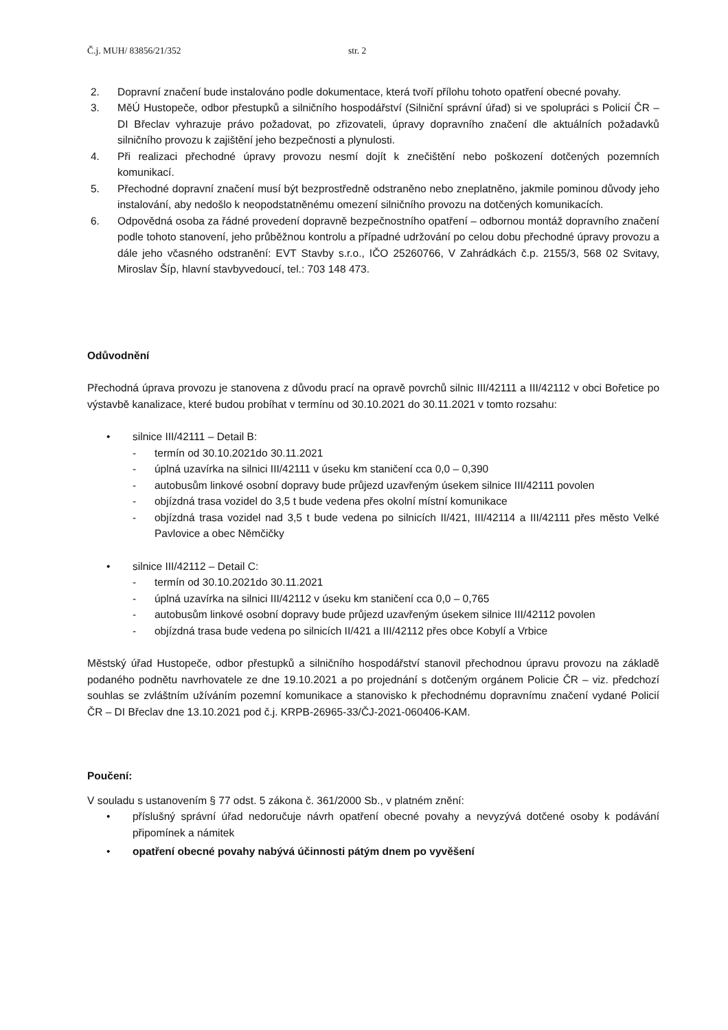Č.j. MUH/ 83856/21/352 str. 2
2. Dopravní značení bude instalováno podle dokumentace, která tvoří přílohu tohoto opatření obecné povahy.
3. MěÚ Hustopeče, odbor přestupků a silničního hospodářství (Silniční správní úřad) si ve spolupráci s Policií ČR – DI Břeclav vyhrazuje právo požadovat, po zřizovateli, úpravy dopravního značení dle aktuálních požadavků silničního provozu k zajištění jeho bezpečnosti a plynulosti.
4. Při realizaci přechodné úpravy provozu nesmí dojít k znečištění nebo poškození dotčených pozemních komunikací.
5. Přechodné dopravní značení musí být bezprostředně odstraněno nebo zneplatněno, jakmile pominou důvody jeho instalování, aby nedošlo k neopodstatněnému omezení silničního provozu na dotčených komunikacích.
6. Odpovědná osoba za řádné provedení dopravně bezpečnostního opatření – odbornou montáž dopravního značení podle tohoto stanovení, jeho průběžnou kontrolu a případné udržování po celou dobu přechodné úpravy provozu a dále jeho včasného odstranění: EVT Stavby s.r.o., IČO 25260766, V Zahrádkách č.p. 2155/3, 568 02 Svitavy, Miroslav Šíp, hlavní stavbyvedoucí, tel.: 703 148 473.
Odůvodnění
Přechodná úprava provozu je stanovena z důvodu prací na opravě povrchů silnic III/42111 a III/42112 v obci Bořetice po výstavbě kanalizace, které budou probíhat v termínu od 30.10.2021 do 30.11.2021 v tomto rozsahu:
• silnice III/42111 – Detail B:
- termín od 30.10.2021do 30.11.2021
- úplná uzavírka na silnici III/42111 v úseku km staničení cca 0,0 – 0,390
- autobusům linkové osobní dopravy bude průjezd uzavřeným úsekem silnice III/42111 povolen
- objízdná trasa vozidel do 3,5 t bude vedena přes okolní místní komunikace
- objízdná trasa vozidel nad 3,5 t bude vedena po silnicích II/421, III/42114 a III/42111 přes město Velké Pavlovice a obec Němčičky
• silnice III/42112 – Detail C:
- termín od 30.10.2021do 30.11.2021
- úplná uzavírka na silnici III/42112 v úseku km staničení cca 0,0 – 0,765
- autobusům linkové osobní dopravy bude průjezd uzavřeným úsekem silnice III/42112 povolen
- objízdná trasa bude vedena po silnicích II/421 a III/42112 přes obce Kobylí a Vrbice
Městský úřad Hustopeče, odbor přestupků a silničního hospodářství stanovil přechodnou úpravu provozu na základě podaného podnětu navrhovatele ze dne 19.10.2021 a po projednání s dotčeným orgánem Policie ČR – viz. předchozí souhlas se zvláštním užíváním pozemní komunikace a stanovisko k přechodnému dopravnímu značení vydané Policií ČR – DI Břeclav dne 13.10.2021 pod č.j. KRPB-26965-33/ČJ-2021-060406-KAM.
Poučení:
V souladu s ustanovením § 77 odst. 5 zákona č. 361/2000 Sb., v platném znění:
• příslušný správní úřad nedoručuje návrh opatření obecné povahy a nevyzývá dotčené osoby k podávání připomínek a námitek
• opatření obecné povahy nabývá účinnosti pátým dnem po vyvěšení